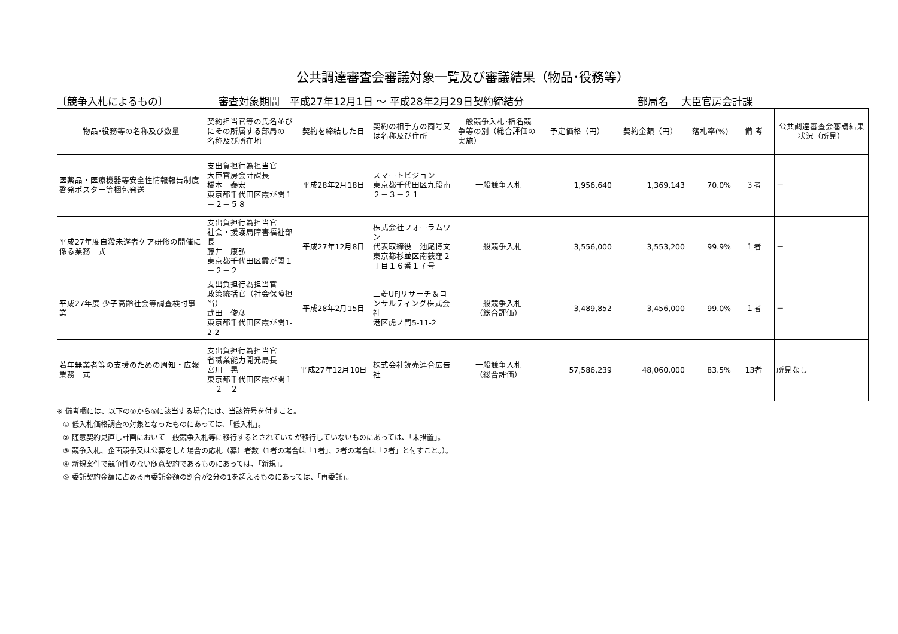公共調達審査会審議対象一覧及び審議結果（物品･役務等）
〔競争入札によるもの〕 審査対象期間　平成27年12月1日 ～ 平成28年2月29日契約締結分 部局名　 大臣官房会計課
| 物品･役務等の名称及び数量 | 契約担当官等の氏名並びにその所属する部局の 名称及び所在地 | 契約を締結した日 | 契約の相手方の商号又は名称及び住所 | 一般競争入札･指名競争等の別（総合評価の実施） | 予定価格（円） | 契約金額（円） | 落札率(%) | 備 考 | 公共調達審査会審議結果状況（所見） |
| --- | --- | --- | --- | --- | --- | --- | --- | --- | --- |
| 医薬品・医療機器等安全性情報報告制度 啓発ポスター等梱包発送 | 支出負担行為担当官 大臣官房会計課長 橋本 泰宏 東京都千代田区霞が関１－２－５８ | 平成28年2月18日 | スマートビジョン 東京都千代田区九段南２－３－２１ | 一般競争入札 | 1,956,640 | 1,369,143 | 70.0% | ３者 | － |
| 平成27年度自殺未遂者ケア研修の開催に係る業務一式 | 支出負担行為担当官 社会・援護局障害福祉部長 藤井 康弘 東京都千代田区霞が関１－２－２ | 平成27年12月8日 | 株式会社フォーラムワン 代表取締役 池尾博文 東京都杉並区南荻窪２丁目１６番１７号 | 一般競争入札 | 3,556,000 | 3,553,200 | 99.9% | １者 | － |
| 平成27年度 少子高齢社会等調査検討事業 | 支出負担行為担当官 政策統括官（社会保障担当） 武田 俊彦 東京都千代田区霞が関1-2-2 | 平成28年2月15日 | 三菱UFJリサーチ＆コンサルティング株式会社 港区虎ノ門5-11-2 | 一般競争入札 （総合評価） | 3,489,852 | 3,456,000 | 99.0% | １者 | － |
| 若年無業者等の支援のための周知・広報業務一式 | 支出負担行為担当官 省職業能力開発局長 宮川 晃 東京都千代田区霞が関１－２－２ | 平成27年12月10日 | 株式会社読売連合広告社 | 一般競争入札 （総合評価） | 57,586,239 | 48,060,000 | 83.5% | 13者 | 所見なし |
※ 備考欄には、以下の①から⑤に該当する場合には、当該符号を付すこと。
① 低入札価格調査の対象となったものにあっては、「低入札」。
② 随意契約見直し計画において一般競争入札等に移行するとされていたが移行していないものにあっては、「未措置」。
③ 競争入札、企画競争又は公募をした場合の応札（募）者数（1者の場合は「1者」、2者の場合は「2者」と付すこと。）。
④ 新規案件で競争性のない随意契約であるものにあっては、「新規」。
⑤ 委託契約金額に占める再委託金額の割合が2分の1を超えるものにあっては、「再委託」。